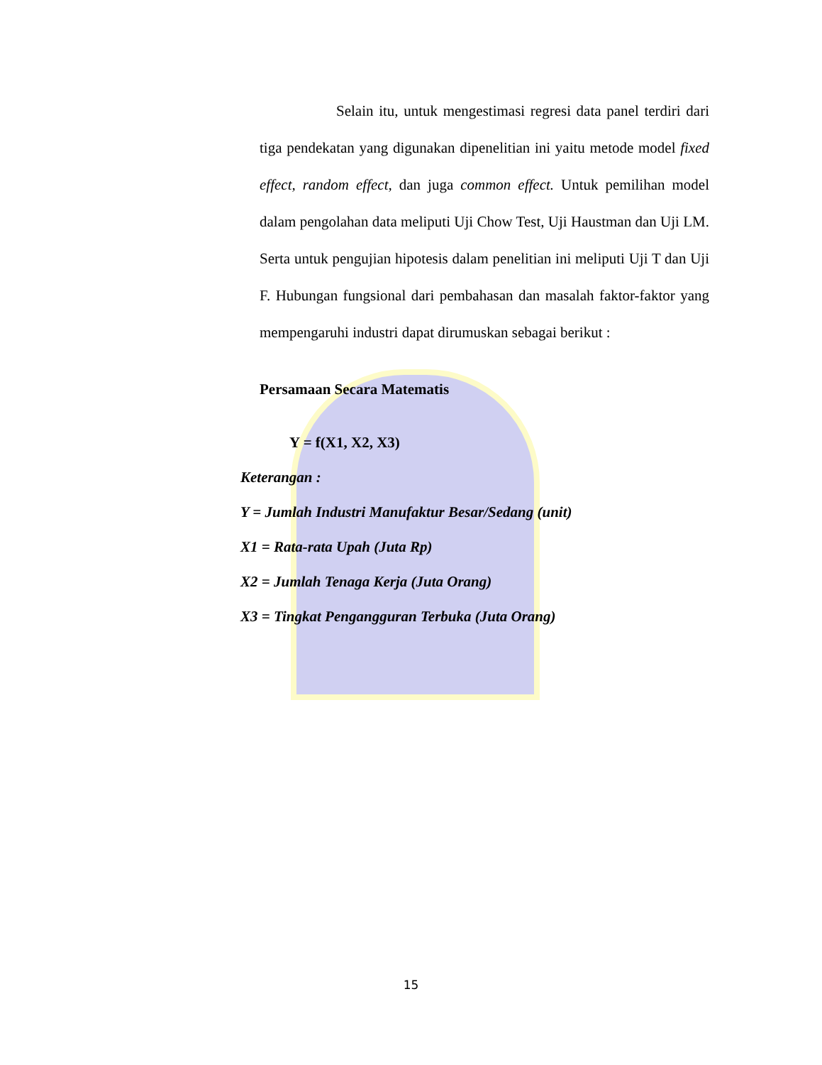Selain itu, untuk mengestimasi regresi data panel terdiri dari tiga pendekatan yang digunakan dipenelitian ini yaitu metode model fixed effect, random effect, dan juga common effect. Untuk pemilihan model dalam pengolahan data meliputi Uji Chow Test, Uji Haustman dan Uji LM. Serta untuk pengujian hipotesis dalam penelitian ini meliputi Uji T dan Uji F. Hubungan fungsional dari pembahasan dan masalah faktor-faktor yang mempengaruhi industri dapat dirumuskan sebagai berikut :
Persamaan Secara Matematis
Y = f(X1, X2, X3)
Keterangan :
Y = Jumlah Industri Manufaktur Besar/Sedang (unit)
X1 = Rata-rata Upah (Juta Rp)
X2 = Jumlah Tenaga Kerja (Juta Orang)
X3 = Tingkat Pengangguran Terbuka (Juta Orang)
15